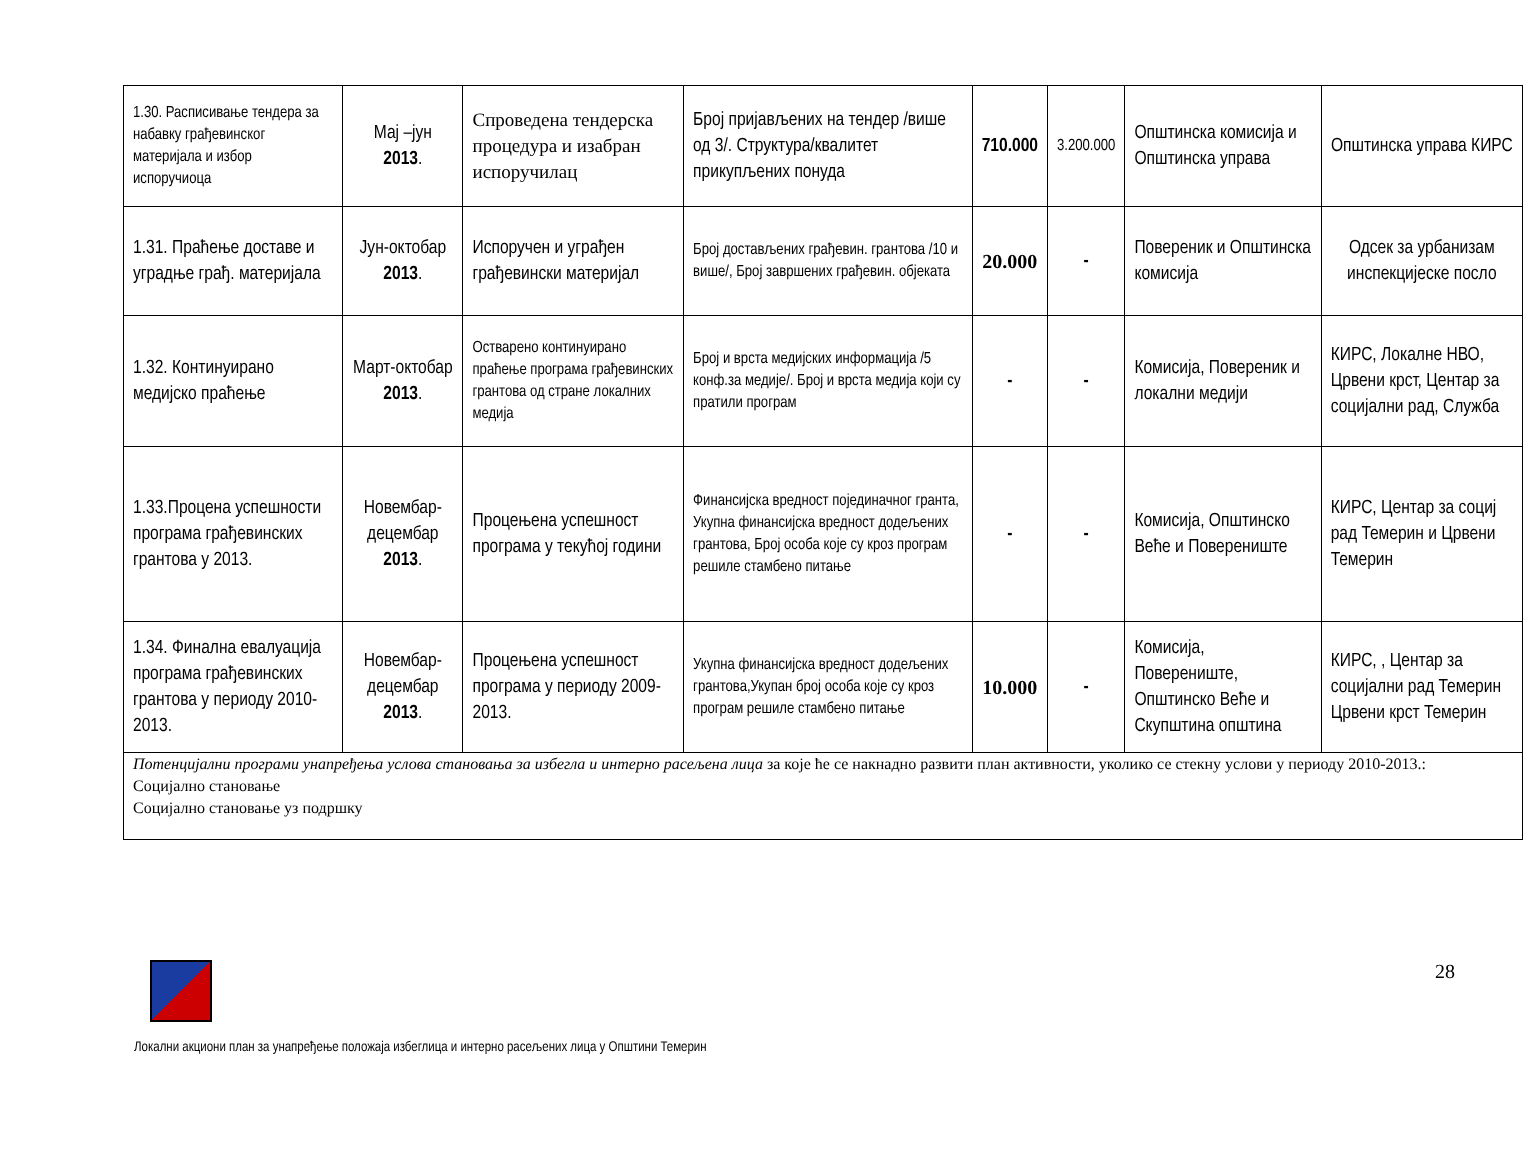| 1.30. Расписивање тендера за набавку грађевинског материјала и избор испоручиоца | Мај –јун 2013 . | Спроведена тендерска процедура и изабран испоручилац | Број пријављених на тендер /више од 3/. Структура/квалитет прикупљених понуда | 710.000 | 3.200.000 | Општинска комисија и Општинска управа | Општинска управа КИРС |
| 1.31. Праћење доставе и уградње грађ. материјала | Јун-октобар 2013 . | Испоручен и уграђен грађевински материјал | Број достављених грађевин. грантова /10 и више/, Број завршених грађевин. објеката | 20.000 | - | Повереник и Општинска комисија | Одсек за урбанизам инспекцијеске посло |
| 1.32. Континуирано медијско праћење | Март-октобар 2013 . | Остварено континуирано праћење програма грађевинских грантова од стране локалних медија | Број и врста медијских информација /5 конф.за медије/. Број и врста медија који су пратили програм | - | - | Комисија, Повереник и локални медији | КИРС, Локалне НВО, Црвени крст, Центар за социјални рад, Служба |
| 1.33.Процена успешности програма грађевинских грантова у 2013. | Новембар-децембар 2013 . | Процењена успешност програма у текућој години | Финансијска вредност појединачног гранта, Укупна финансијска вредност додељених грантова, Број особа које су кроз програм решиле стамбено питање | - | - | Комисија, Општинско Веће и Поверениште | КИРС, Центар за социј рад Темерин и Црвени Темерин |
| 1.34. Финална евалуација програма грађевинских грантова у периоду 2010-2013. | Новембар-децембар 2013 . | Процењена успешност програма у периоду 2009-2013. | Укупна финансијска вредност додељених грантова,Укупан број особа које су кроз програм решиле стамбено питање | 10.000 | - | Комисија, Поверениште, Општинско Веће и Скупштина општина | КИРС, , Центар за социјални рад Темерин Црвени крст Темерин |
| Потенцијални програми унапређења услова становања за избегла и интерно расељена лица за које ће се накнадно развити план активности, уколико се стекну услови у периоду 2010-2013.: Социјално становање Социјално становање уз подршку | | | | | | | |
28
Локални акциони план за унапређење положаја избеглица и интерно расељених лица у Општини Темерин